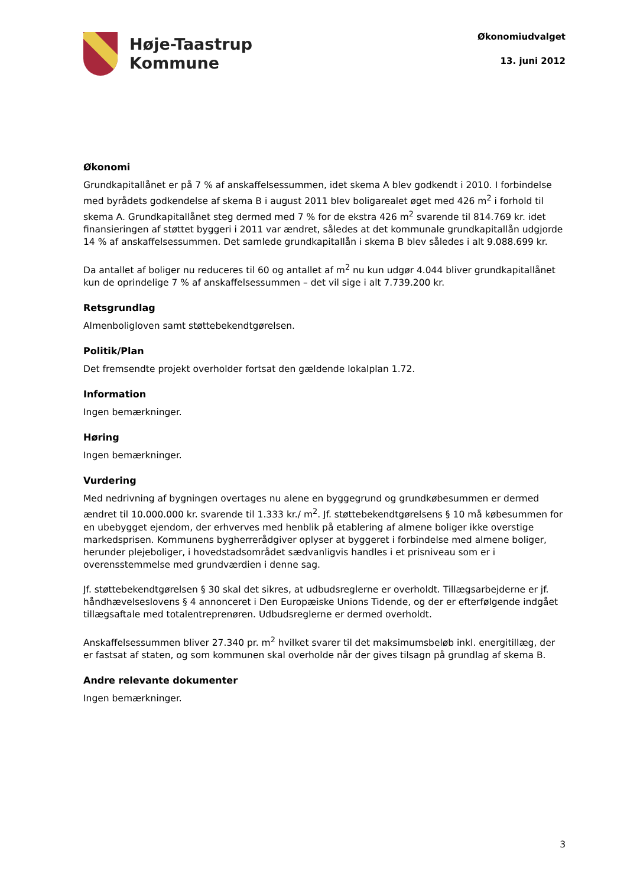Høje-Taastrup
Kommune
Økonomiudvalget
13. juni 2012
Økonomi
Grundkapitallånet er på 7 % af anskaffelsessummen, idet skema A blev godkendt i 2010. I forbindelse med byrådets godkendelse af skema B i august 2011 blev boligarealet øget med 426 m<sup>2</sup> i forhold til skema A. Grundkapitallånet steg dermed med 7 % for de ekstra 426 m<sup>2</sup> svarende til 814.769 kr. idet finansieringen af støttet byggeri i 2011 var ændret, således at det kommunale grundkapitallån udgjorde 14 % af anskaffelsessummen. Det samlede grundkapitallån i skema B blev således i alt 9.088.699 kr.
Da antallet af boliger nu reduceres til 60 og antallet af m<sup>2</sup> nu kun udgør 4.044 bliver grundkapitallånet kun de oprindelige 7 % af anskaffelsessummen – det vil sige i alt 7.739.200 kr.
Retsgrundlag
Almenboligloven samt støttebekendtgørelsen.
Politik/Plan
Det fremsendte projekt overholder fortsat den gældende lokalplan 1.72.
Information
Ingen bemærkninger.
Høring
Ingen bemærkninger.
Vurdering
Med nedrivning af bygningen overtages nu alene en byggegrund og grundkøbesummen er dermed ændret til 10.000.000 kr. svarende til 1.333 kr./ m<sup>2</sup>. Jf. støttebekendtgørelsens § 10 må købesummen for en ubebygget ejendom, der erhverves med henblik på etablering af almene boliger ikke overstige markedsprisen. Kommunens bygherrerådgiver oplyser at byggeret i forbindelse med almene boliger, herunder plejeboliger, i hovedstadsområdet sædvanligvis handles i et prisniveau som er i overensstemmelse med grundværdien i denne sag.
Jf. støttebekendtgørelsen § 30 skal det sikres, at udbudsreglerne er overholdt. Tillægsarbejderne er jf. håndhævelseslovens § 4 annonceret i Den Europæiske Unions Tidende, og der er efterfølgende indgået tillægsaftale med totalentreprenøren. Udbudsreglerne er dermed overholdt.
Anskaffelsessummen bliver 27.340 pr. m<sup>2</sup> hvilket svarer til det maksimumsbeløb inkl. energitillæg, der er fastsat af staten, og som kommunen skal overholde når der gives tilsagn på grundlag af skema B.
Andre relevante dokumenter
Ingen bemærkninger.
3